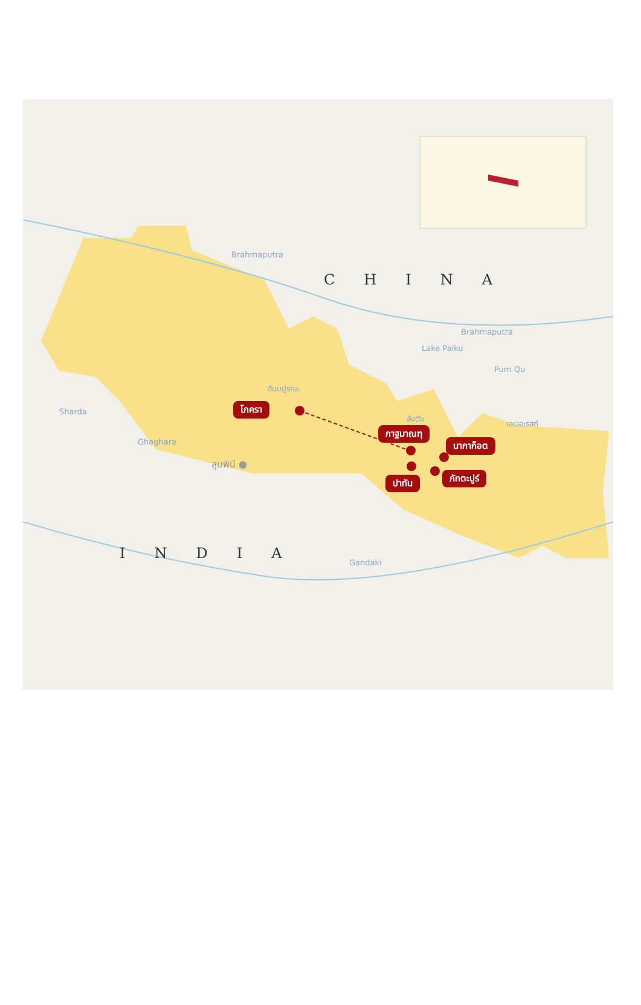CHINA
INDIA
Brahmaputra
Brahmaputra
Lake Paiku
Pum Qu
Sharda
Ghaghara
Gandaki
อันนปูรณะ
ลังตัง
เอเวอเรสต์
ลุมพินี ●
โภครา
กาฐมาณฑุ
นากาก็อต
ปาทัน ภักตะปูร์